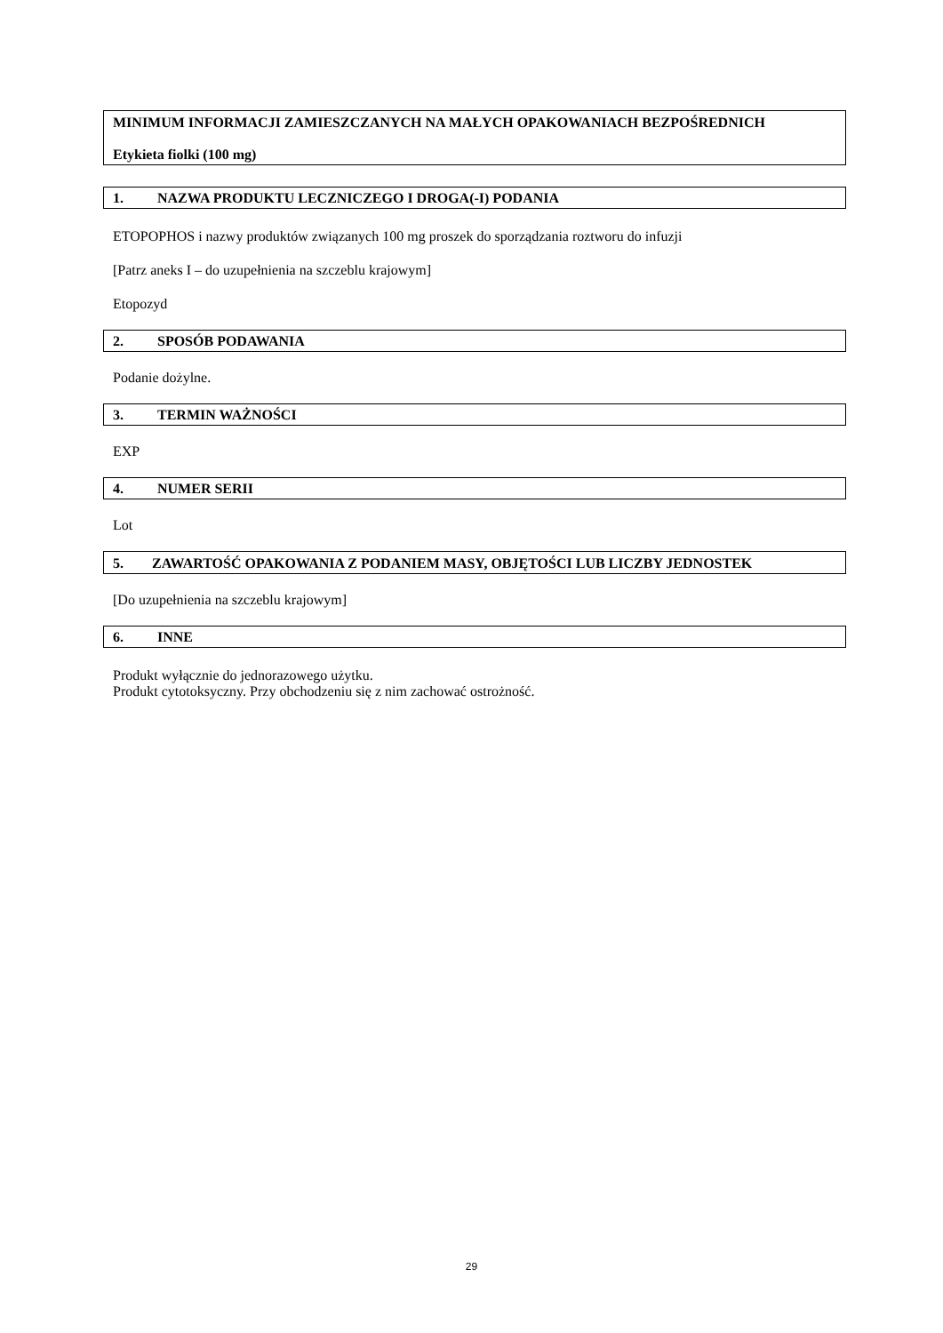MINIMUM INFORMACJI ZAMIESZCZANYCH NA MAŁYCH OPAKOWANIACH BEZPOŚREDNICH
Etykieta fiolki (100 mg)
1. NAZWA PRODUKTU LECZNICZEGO I DROGA(-I) PODANIA
ETOPOPHOS i nazwy produktów związanych 100 mg proszek do sporządzania roztworu do infuzji
[Patrz aneks I – do uzupełnienia na szczeblu krajowym]
Etopozyd
2. SPOSÓB PODAWANIA
Podanie dożylne.
3. TERMIN WAŻNOŚCI
EXP
4. NUMER SERII
Lot
5. ZAWARTOŚĆ OPAKOWANIA Z PODANIEM MASY, OBJĘTOŚCI LUB LICZBY JEDNOSTEK
[Do uzupełnienia na szczeblu krajowym]
6. INNE
Produkt wyłącznie do jednorazowego użytku.
Produkt cytotoksyczny. Przy obchodzeniu się z nim zachować ostrożność.
29